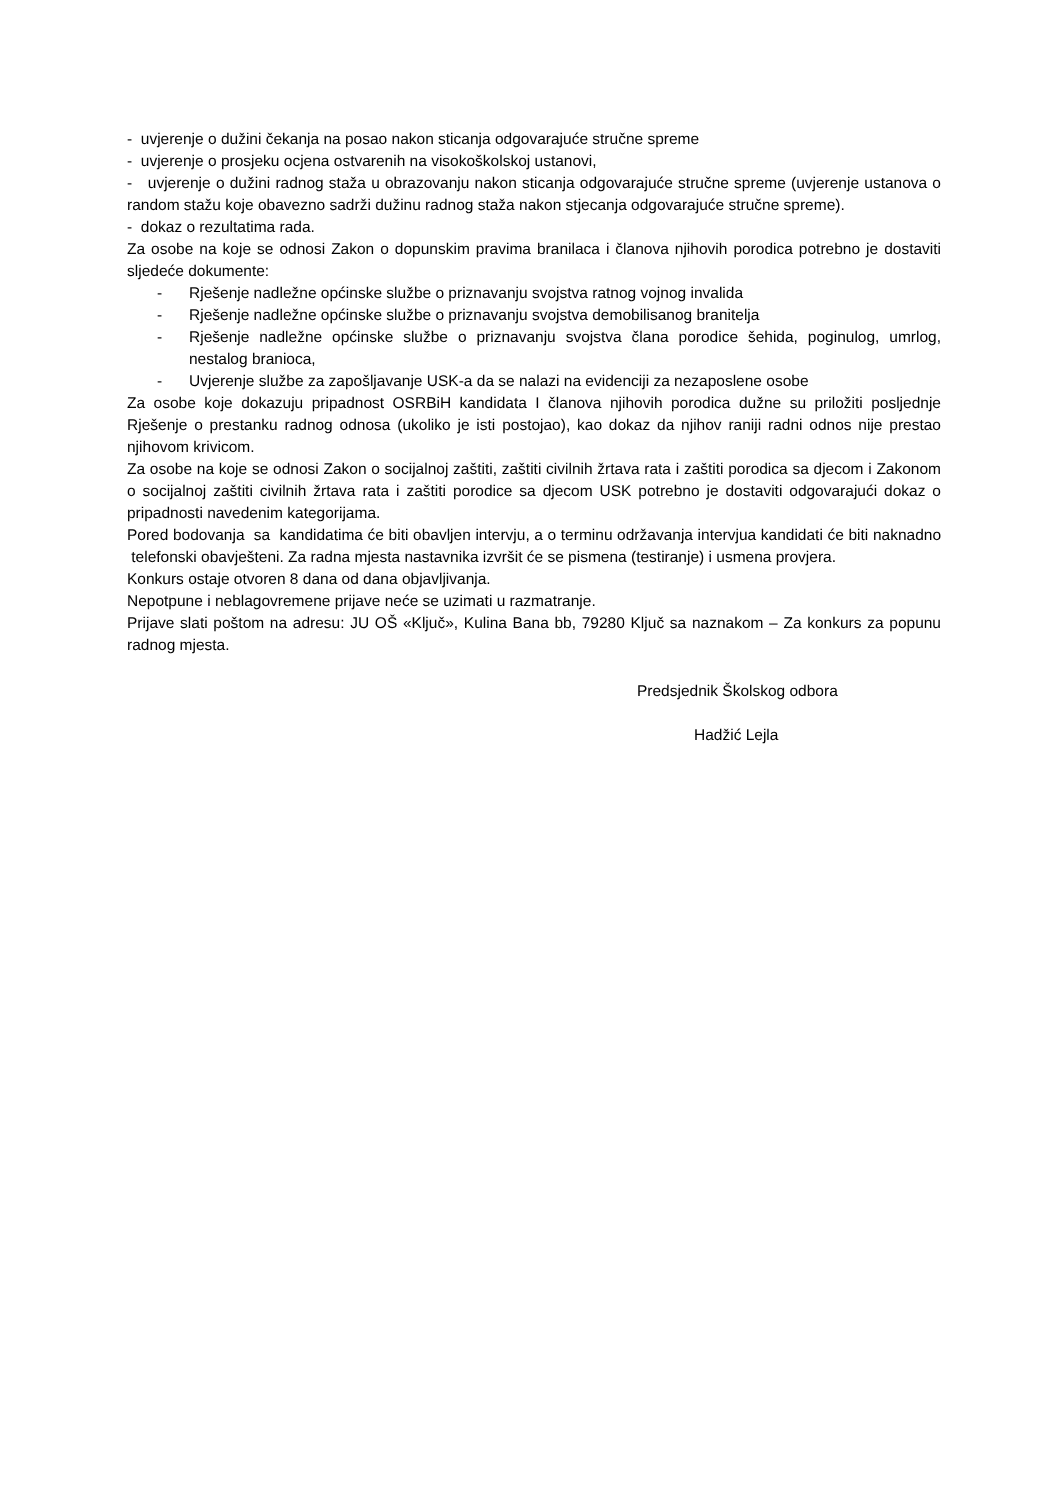- uvjerenje o dužini čekanja na posao nakon sticanja odgovarajuće stručne spreme
- uvjerenje o prosjeku ocjena ostvarenih na visokoškolskoj ustanovi,
- uvjerenje o dužini radnog staža u obrazovanju nakon sticanja odgovarajuće stručne spreme (uvjerenje ustanova o random stažu koje obavezno sadrži dužinu radnog staža nakon stjecanja odgovarajuće stručne spreme).
- dokaz o rezultatima rada.
Za osobe na koje se odnosi Zakon o dopunskim pravima branilaca i članova njihovih porodica potrebno je dostaviti sljedeće dokumente:
- Rješenje nadležne općinske službe o priznavanju svojstva ratnog vojnog invalida
- Rješenje nadležne općinske službe o priznavanju svojstva demobilisanog branitelja
- Rješenje nadležne općinske službe o priznavanju svojstva člana porodice šehida, poginulog, umrlog, nestalog branioca,
- Uvjerenje službe za zapošljavanje USK-a da se nalazi na evidenciji za nezaposlene osobe
Za osobe koje dokazuju pripadnost OSRBiH kandidata I članova njihovih porodica dužne su priložiti posljednje Rješenje o prestanku radnog odnosa (ukoliko je isti postojao), kao dokaz da njihov raniji radni odnos nije prestao njihovom krivicom.
Za osobe na koje se odnosi Zakon o socijalnoj zaštiti, zaštiti civilnih žrtava rata i zaštiti porodica sa djecom i Zakonom o socijalnoj zaštiti civilnih žrtava rata i zaštiti porodice sa djecom USK potrebno je dostaviti odgovarajući dokaz o pripadnosti navedenim kategorijama.
Pored bodovanja sa kandidatima će biti obavljen intervju, a o terminu održavanja intervjua kandidati će biti naknadno telefonski obavješteni. Za radna mjesta nastavnika izvršit će se pismena (testiranje) i usmena provjera.
Konkurs ostaje otvoren 8 dana od dana objavljivanja.
Nepotpune i neblagovremene prijave neće se uzimati u razmatranje.
Prijave slati poštom na adresu: JU OŠ «Ključ», Kulina Bana bb, 79280 Ključ sa naznakom – Za konkurs za popunu radnog mjesta.
Predsjednik Školskog odbora
Hadžić Lejla